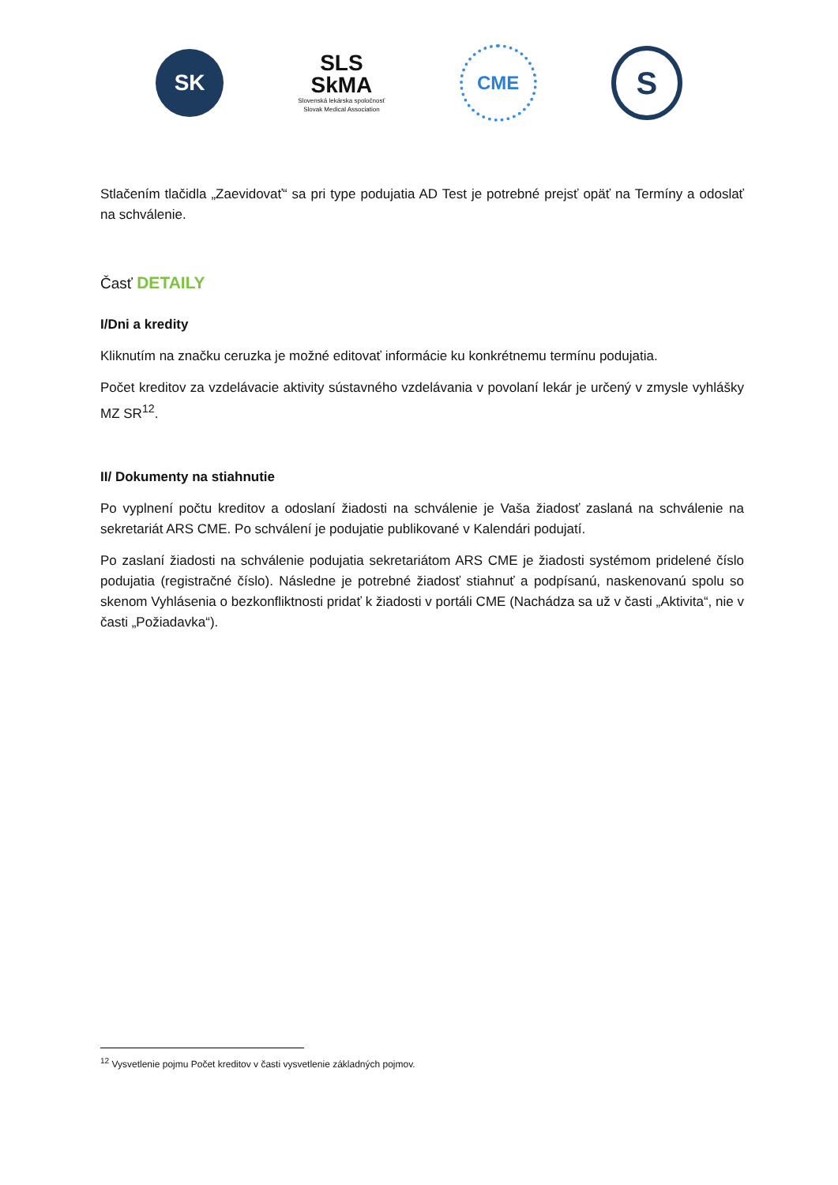SK
SLS
SkMA
Slovenská lekárska spoločnosť
Slovak Medical Association
CME
S
Stlačením tlačidla „Zaevidovať“ sa pri type podujatia AD Test je potrebné prejsť opäť na Termíny a odoslať na schválenie.
Časť DETAILY
I/Dni a kredity
Kliknutím na značku ceruzka je možné editovať informácie ku konkrétnemu termínu podujatia.
Počet kreditov za vzdelávacie aktivity sústavného vzdelávania v povolaní lekár je určený v zmysle vyhlášky MZ SR<sup>12</sup>.
II/ Dokumenty na stiahnutie
Po vyplnení počtu kreditov a odoslaní žiadosti na schválenie je Vaša žiadosť zaslaná na schválenie na sekretariát ARS CME. Po schválení je podujatie publikované v Kalendári podujatí.
Po zaslaní žiadosti na schválenie podujatia sekretariátom ARS CME je žiadosti systémom pridelené číslo podujatia (registračné číslo). Následne je potrebné žiadosť stiahnuť a podpísanú, naskenovanú spolu so skenom Vyhlásenia o bezkonfliktnosti pridať k žiadosti v portáli CME (Nachádza sa už v časti „Aktivita“, nie v časti „Požiadavka“).
<sup>12</sup> Vysvetlenie pojmu Počet kreditov v časti vysvetlenie základných pojmov.